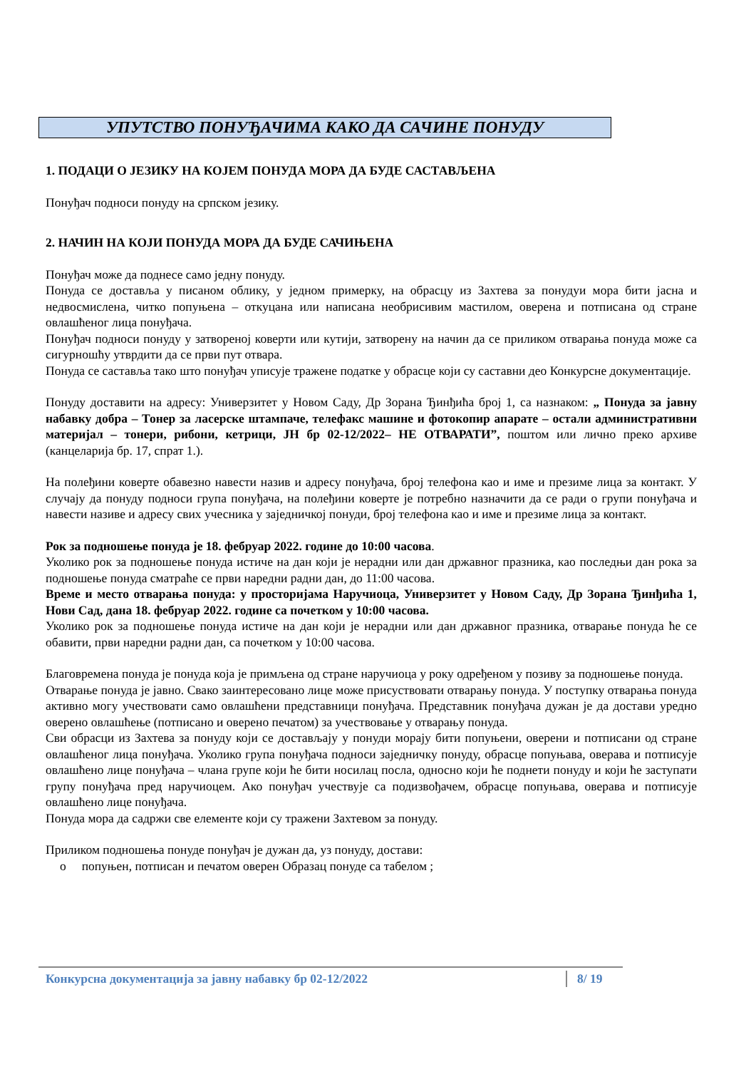УПУТСТВО ПОНУЂАЧИМА КАКО ДА САЧИНЕ ПОНУДУ
1. ПОДАЦИ О ЈЕЗИКУ НА КОЈЕМ ПОНУДА МОРА ДА БУДЕ САСТАВЉЕНА
Понуђач подноси понуду на српском језику.
2. НАЧИН НА КОЈИ ПОНУДА МОРА ДА БУДЕ САЧИЊЕНА
Понуђач може да поднесе само једну понуду.
Понуда се доставља у писаном облику, у једном примерку, на обрасцу из Захтева за понудуи мора бити јасна и недвосмислена, читко попуњена – откуцана или написана необрисивим мастилом, оверена и потписана од стране овлашћеног лица понуђача.
Понуђач подноси понуду у затвореној коверти или кутији, затворену на начин да се приликом отварања понуда може са сигурношћу утврдити да се први пут отвара.
Понуда се саставља тако што понуђач уписује тражене податке у обрасце који су саставни део Конкурсне документације.
Понуду доставити на адресу: Универзитет у Новом Саду, Др Зорана Ђинђића број 1, са назнаком: „ Понуда за јавну набавку добра – Тонер за ласерске штампаче, телефакс машине и фотокопир апарате – остали административни материјал – тонери, рибони, кетрици, ЈН бр 02-12/2022– НЕ ОТВАРАТИ”, поштом или лично преко архиве (канцеларија бр. 17, спрат 1.).
На полеђини коверте обавезно навести назив и адресу понуђача, број телефона као и име и презиме лица за контакт. У случају да понуду подноси група понуђача, на полеђини коверте је потребно назначити да се ради о групи понуђача и навести називе и адресу свих учесника у заједничкој понуди, број телефона као и име и презиме лица за контакт.
Рок за подношење понуда је 18. фебруар 2022. године до 10:00 часова.
Уколико рок за подношење понуда истиче на дан који је нерадни или дан државног празника, као последњи дан рока за подношење понуда сматраће се први наредни радни дан, до 11:00 часова.
Време и место отварања понуда: у просторијама Наручиоца, Универзитет у Новом Саду, Др Зорана Ђинђића 1, Нови Сад, дана 18. фебруар 2022. године са почетком у 10:00 часова.
Уколико рок за подношење понуда истиче на дан који је нерадни или дан државног празника, отварање понуда ће се обавити, први наредни радни дан, са почетком у 10:00 часова.
Благовремена понуда је понуда која је примљена од стране наручиоца у року одређеном у позиву за подношење понуда.
Отварање понуда је јавно. Свако заинтересовано лице може присуствовати отварању понуда. У поступку отварања понуда активно могу учествовати само овлашћени представници понуђача. Представник понуђача дужан је да достави уредно оверено овлашћење (потписано и оверено печатом) за учествовање у отварању понуда.
Сви обрасци из Захтева за понуду који се достављају у понуди морају бити попуњени, оверени и потписани од стране овлашћеног лица понуђача. Уколико група понуђача подноси заједничку понуду, обрасце попуњава, оверава и потписује овлашћено лице понуђача – члана групе који ће бити носилац посла, односно који ће поднети понуду и који ће заступати групу понуђача пред наручиоцем. Ако понуђач учествује са подизвођачем, обрасце попуњава, оверава и потписује овлашћено лице понуђача.
Понуда мора да садржи све елементе који су тражени Захтевом за понуду.
Приликом подношења понуде понуђач је дужан да, уз понуду, достави:
o попуњен, потписан и печатом оверен Образац понуде са табелом ;
Конкурсна документација за јавну набавку бр 02-12/2022 8/ 19